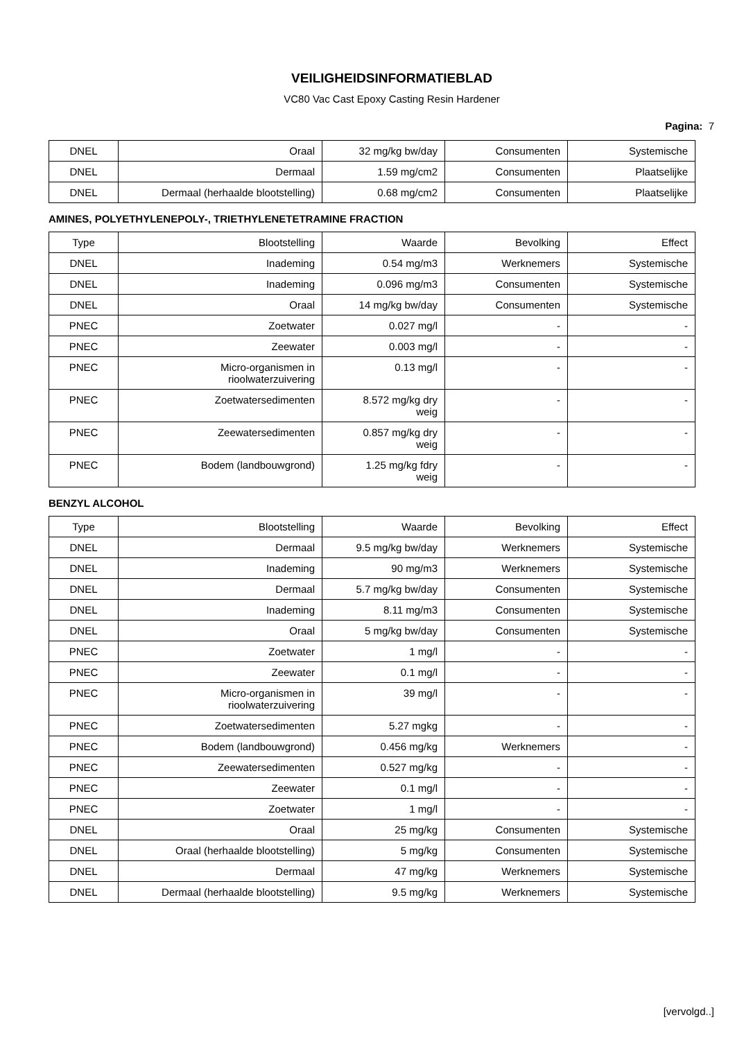VEILIGHEIDSINFORMATIEBLAD
VC80 Vac Cast Epoxy Casting Resin Hardener
Pagina: 7
| DNEL | Oraal | 32 mg/kg bw/day | Consumenten | Systemische |
| DNEL | Dermaal | 1.59 mg/cm2 | Consumenten | Plaatselijke |
| DNEL | Dermaal (herhaalde blootstelling) | 0.68 mg/cm2 | Consumenten | Plaatselijke |
AMINES, POLYETHYLENEPOLY-, TRIETHYLENETETRAMINE FRACTION
| Type | Blootstelling | Waarde | Bevolking | Effect |
| DNEL | Inademing | 0.54 mg/m3 | Werknemers | Systemische |
| DNEL | Inademing | 0.096 mg/m3 | Consumenten | Systemische |
| DNEL | Oraal | 14 mg/kg bw/day | Consumenten | Systemische |
| PNEC | Zoetwater | 0.027 mg/l | - | - |
| PNEC | Zeewater | 0.003 mg/l | - | - |
| PNEC | Micro-organismen in rioolwaterzuivering | 0.13 mg/l | - | - |
| PNEC | Zoetwatersedimenten | 8.572 mg/kg dry weig | - | - |
| PNEC | Zeewatersedimenten | 0.857 mg/kg dry weig | - | - |
| PNEC | Bodem (landbouwgrond) | 1.25 mg/kg fdry weig | - | - |
BENZYL ALCOHOL
| Type | Blootstelling | Waarde | Bevolking | Effect |
| DNEL | Dermaal | 9.5 mg/kg bw/day | Werknemers | Systemische |
| DNEL | Inademing | 90 mg/m3 | Werknemers | Systemische |
| DNEL | Dermaal | 5.7 mg/kg bw/day | Consumenten | Systemische |
| DNEL | Inademing | 8.11 mg/m3 | Consumenten | Systemische |
| DNEL | Oraal | 5 mg/kg bw/day | Consumenten | Systemische |
| PNEC | Zoetwater | 1 mg/l | - | - |
| PNEC | Zeewater | 0.1 mg/l | - | - |
| PNEC | Micro-organismen in rioolwaterzuivering | 39 mg/l | - | - |
| PNEC | Zoetwatersedimenten | 5.27 mgkg | - | - |
| PNEC | Bodem (landbouwgrond) | 0.456 mg/kg | Werknemers | - |
| PNEC | Zeewatersedimenten | 0.527 mg/kg | - | - |
| PNEC | Zeewater | 0.1 mg/l | - | - |
| PNEC | Zoetwater | 1 mg/l | - | - |
| DNEL | Oraal | 25 mg/kg | Consumenten | Systemische |
| DNEL | Oraal (herhaalde blootstelling) | 5 mg/kg | Consumenten | Systemische |
| DNEL | Dermaal | 47 mg/kg | Werknemers | Systemische |
| DNEL | Dermaal (herhaalde blootstelling) | 9.5 mg/kg | Werknemers | Systemische |
[vervolgd..]